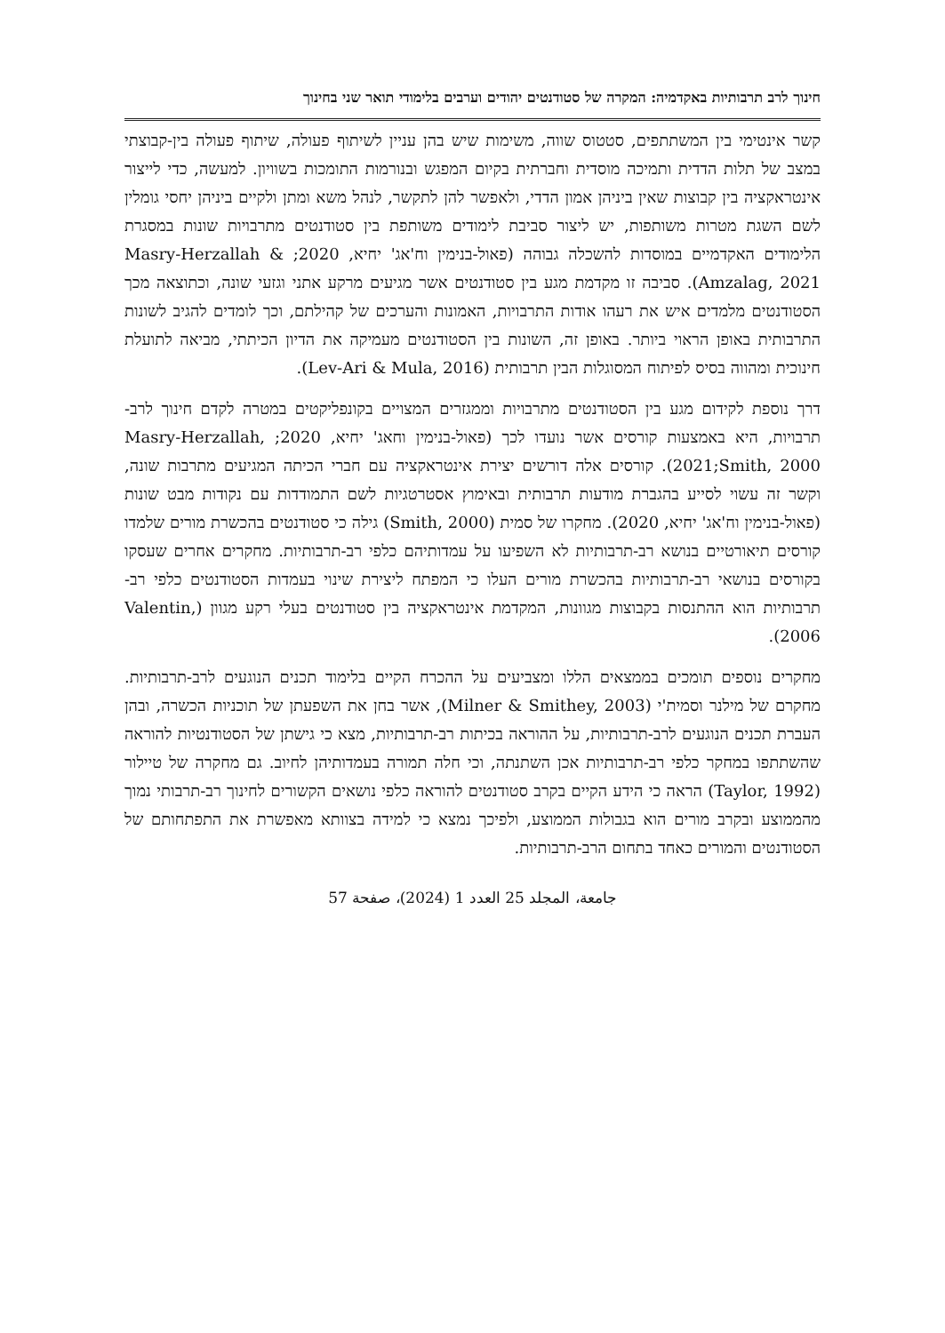חינוך לרב תרבותיות באקדמיה: המקרה של סטודנטים יהודים וערבים בלימודי תואר שני בחינוך
קשר אינטימי בין המשתתפים, סטטוס שווה, משימות שיש בהן עניין לשיתוף פעולה, שיתוף פעולה בין-קבוצתי במצב של תלות הדדית ותמיכה מוסדית וחברתית בקיום המפגש ובנורמות התומכות בשוויון. למעשה, כדי לייצור אינטראקציה בין קבוצות שאין ביניהן אמון הדדי, ולאפשר להן לתקשר, לנהל משא ומתן ולקיים ביניהן יחסי גומלין לשם השגת מטרות משותפות, יש ליצור סביבת לימודים משותפת בין סטודנטים מתרבויות שונות במסגרת הלימודים האקדמיים במוסדות להשכלה גבוהה (פאול-בנימין וח'אג' יחיא, 2020; Masry-Herzallah & Amzalag, 2021). סביבה זו מקדמת מגע בין סטודנטים אשר מגיעים מרקע אתני וגזעי שונה, וכתוצאה מכך הסטודנטים מלמדים איש את רעהו אודות התרבויות, האמונות והערכים של קהילתם, וכך לומדים להגיב לשונות התרבותית באופן הראוי ביותר. באופן זה, השונות בין הסטודנטים מעמיקה את הדיון הכיתתי, מביאה לתועלת חינוכית ומהווה בסיס לפיתוח המסוגלות הבין תרבותית (Lev-Ari & Mula, 2016).
דרך נוספת לקידום מגע בין הסטודנטים מתרבויות וממגזרים המצויים בקונפליקטים במטרה לקדם חינוך לרב-תרבויות, היא באמצעות קורסים אשר נועדו לכך (פאול-בנימין וחאג' יחיא, 2020; Masry-Herzallah, 2021;Smith, 2000). קורסים אלה דורשים יצירת אינטראקציה עם חברי הכיתה המגיעים מתרבות שונה, וקשר זה עשוי לסייע בהגברת מודעות תרבותית ובאימוץ אסטרטגיות לשם התמודדות עם נקודות מבט שונות (פאול-בנימין וח'אג' יחיא, 2020). מחקרו של סמית (Smith, 2000) גילה כי סטודנטים בהכשרת מורים שלמדו קורסים תיאורטיים בנושא רב-תרבותיות לא השפיעו על עמדותיהם כלפי רב-תרבותיות. מחקרים אחרים שעסקו בקורסים בנושאי רב-תרבותיות בהכשרת מורים העלו כי המפתח ליצירת שינוי בעמדות הסטודנטים כלפי רב-תרבותיות הוא ההתנסות בקבוצות מגוונות, המקדמת אינטראקציה בין סטודנטים בעלי רקע מגוון (Valentin, 2006).
מחקרים נוספים תומכים בממצאים הללו ומצביעים על ההכרח הקיים בלימוד תכנים הנוגעים לרב-תרבותיות. מחקרם של מילנר וסמית'י (Milner & Smithey, 2003), אשר בחן את השפעתן של תוכניות הכשרה, ובהן העברת תכנים הנוגעים לרב-תרבותיות, על ההוראה בכיתות רב-תרבותיות, מצא כי גישתן של הסטודנטיות להוראה שהשתתפו במחקר כלפי רב-תרבותיות אכן השתנתה, וכי חלה תמורה בעמדותיהן לחיוב. גם מחקרה של טיילור (Taylor, 1992) הראה כי הידע הקיים בקרב סטודנטים להוראה כלפי נושאים הקשורים לחינוך רב-תרבותי נמוך מהממוצע ובקרב מורים הוא בגבולות הממוצע, ולפיכך נמצא כי למידה בצוותא מאפשרת את התפתחותם של הסטודנטים והמורים כאחד בתחום הרב-תרבותיות.
جامعة، المجلد 25 العدد 1 (2024)، صفحة 57